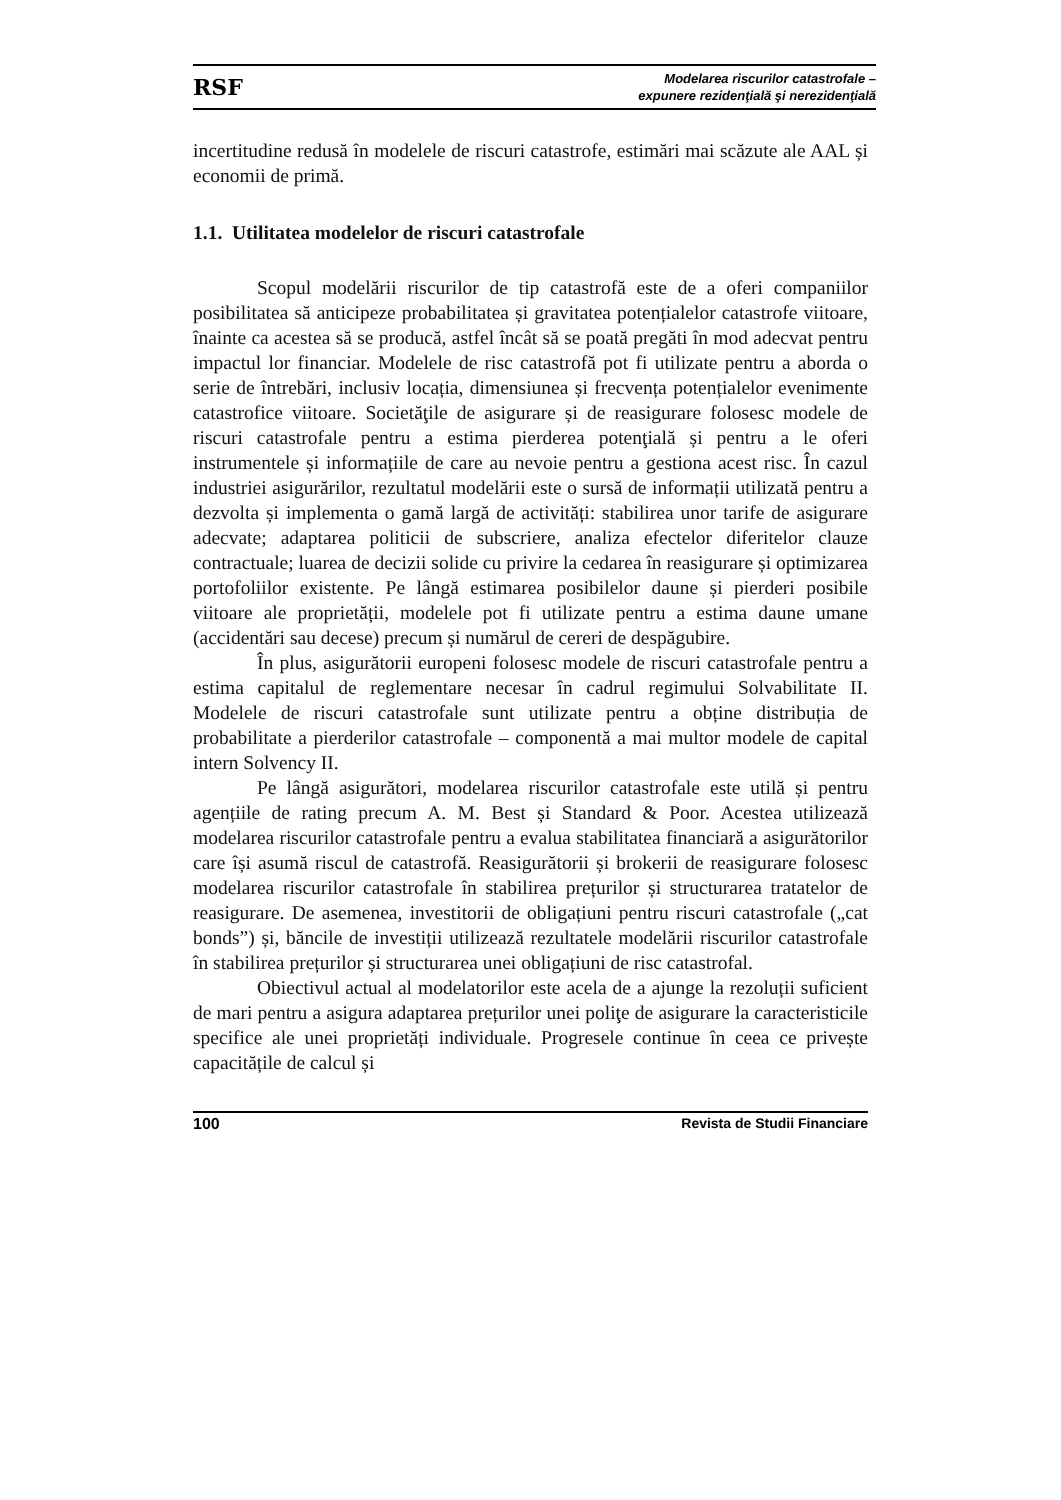RSF Modelarea riscurilor catastrofale –
expunere rezidenţială şi nerezidenţială
incertitudine redusă în modelele de riscuri catastrofe, estimări mai scăzute ale AAL și economii de primă.
1.1. Utilitatea modelelor de riscuri catastrofale
Scopul modelării riscurilor de tip catastrofă este de a oferi companiilor posibilitatea să anticipeze probabilitatea și gravitatea potențialelor catastrofe viitoare, înainte ca acestea să se producă, astfel încât să se poată pregăti în mod adecvat pentru impactul lor financiar. Modelele de risc catastrofă pot fi utilizate pentru a aborda o serie de întrebări, inclusiv locația, dimensiunea și frecvența potențialelor evenimente catastrofice viitoare. Societăţile de asigurare și de reasigurare folosesc modele de riscuri catastrofale pentru a estima pierderea potenţială și pentru a le oferi instrumentele și informațiile de care au nevoie pentru a gestiona acest risc. În cazul industriei asigurărilor, rezultatul modelării este o sursă de informații utilizată pentru a dezvolta și implementa o gamă largă de activități: stabilirea unor tarife de asigurare adecvate; adaptarea politicii de subscriere, analiza efectelor diferitelor clauze contractuale; luarea de decizii solide cu privire la cedarea în reasigurare și optimizarea portofoliilor existente. Pe lângă estimarea posibilelor daune și pierderi posibile viitoare ale proprietății, modelele pot fi utilizate pentru a estima daune umane (accidentări sau decese) precum și numărul de cereri de despăgubire.
În plus, asigurătorii europeni folosesc modele de riscuri catastrofale pentru a estima capitalul de reglementare necesar în cadrul regimului Solvabilitate II. Modelele de riscuri catastrofale sunt utilizate pentru a obține distribuția de probabilitate a pierderilor catastrofale – componentă a mai multor modele de capital intern Solvency II.
Pe lângă asigurători, modelarea riscurilor catastrofale este utilă și pentru agențiile de rating precum A. M. Best și Standard & Poor. Acestea utilizează modelarea riscurilor catastrofale pentru a evalua stabilitatea financiară a asigurătorilor care își asumă riscul de catastrofă. Reasigurătorii și brokerii de reasigurare folosesc modelarea riscurilor catastrofale în stabilirea prețurilor și structurarea tratatelor de reasigurare. De asemenea, investitorii de obligațiuni pentru riscuri catastrofale („cat bonds”) și, băncile de investiții utilizează rezultatele modelării riscurilor catastrofale în stabilirea prețurilor și structurarea unei obligațiuni de risc catastrofal.
Obiectivul actual al modelatorilor este acela de a ajunge la rezoluții suficient de mari pentru a asigura adaptarea prețurilor unei poliţe de asigurare la caracteristicile specifice ale unei proprietăți individuale. Progresele continue în ceea ce privește capacitățile de calcul și
100 Revista de Studii Financiare